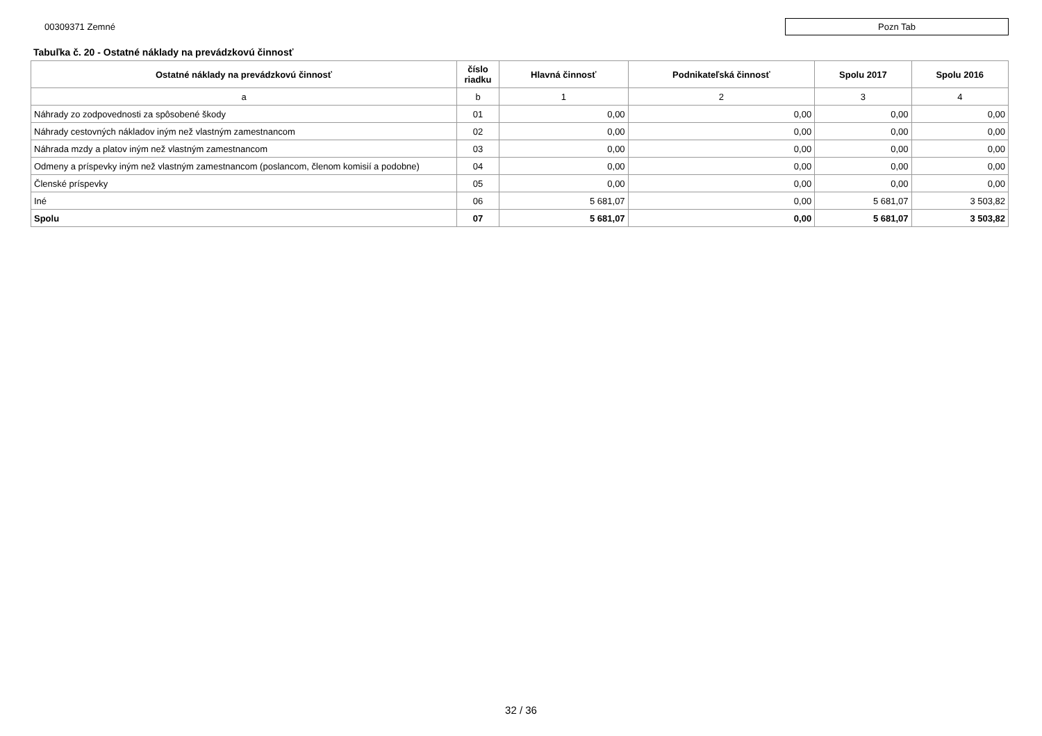00309371 Zemné
Pozn Tab
Tabuľka č. 20 - Ostatné náklady na prevádzkovú činnosť
| Ostatné náklady na prevádzkovú činnosť | číslo riadku | Hlavná činnosť | Podnikateľská činnosť | Spolu 2017 | Spolu 2016 |
| --- | --- | --- | --- | --- | --- |
| a | b | 1 | 2 | 3 | 4 |
| Náhrady zo zodpovednosti za spôsobené škody | 01 | 0,00 | 0,00 | 0,00 | 0,00 |
| Náhrady cestovných nákladov iným než vlastným zamestnancom | 02 | 0,00 | 0,00 | 0,00 | 0,00 |
| Náhrada mzdy a platov iným než vlastným zamestnancom | 03 | 0,00 | 0,00 | 0,00 | 0,00 |
| Odmeny a príspevky iným než vlastným zamestnancom (poslancom, členom komisií a podobne) | 04 | 0,00 | 0,00 | 0,00 | 0,00 |
| Členské príspevky | 05 | 0,00 | 0,00 | 0,00 | 0,00 |
| Iné | 06 | 5 681,07 | 0,00 | 5 681,07 | 3 503,82 |
| Spolu | 07 | 5 681,07 | 0,00 | 5 681,07 | 3 503,82 |
32 / 36